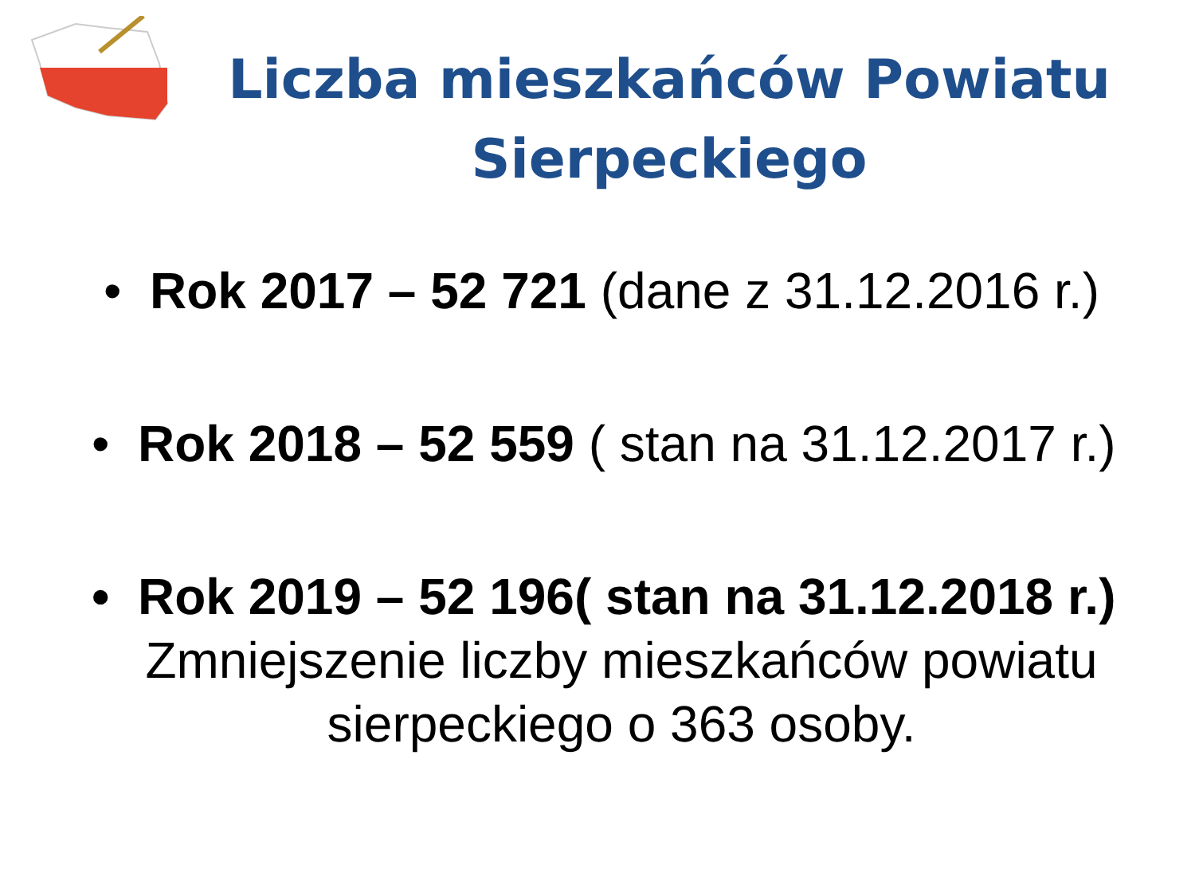Liczba mieszkańców Powiatu
Sierpeckiego
• Rok 2017 – 52 721 (dane z 31.12.2016 r.)
• Rok 2018 – 52 559 ( stan na 31.12.2017 r.)
• Rok 2019 – 52 196( stan na 31.12.2018 r.)
Zmniejszenie liczby mieszkańców powiatu
sierpeckiego o 363 osoby.